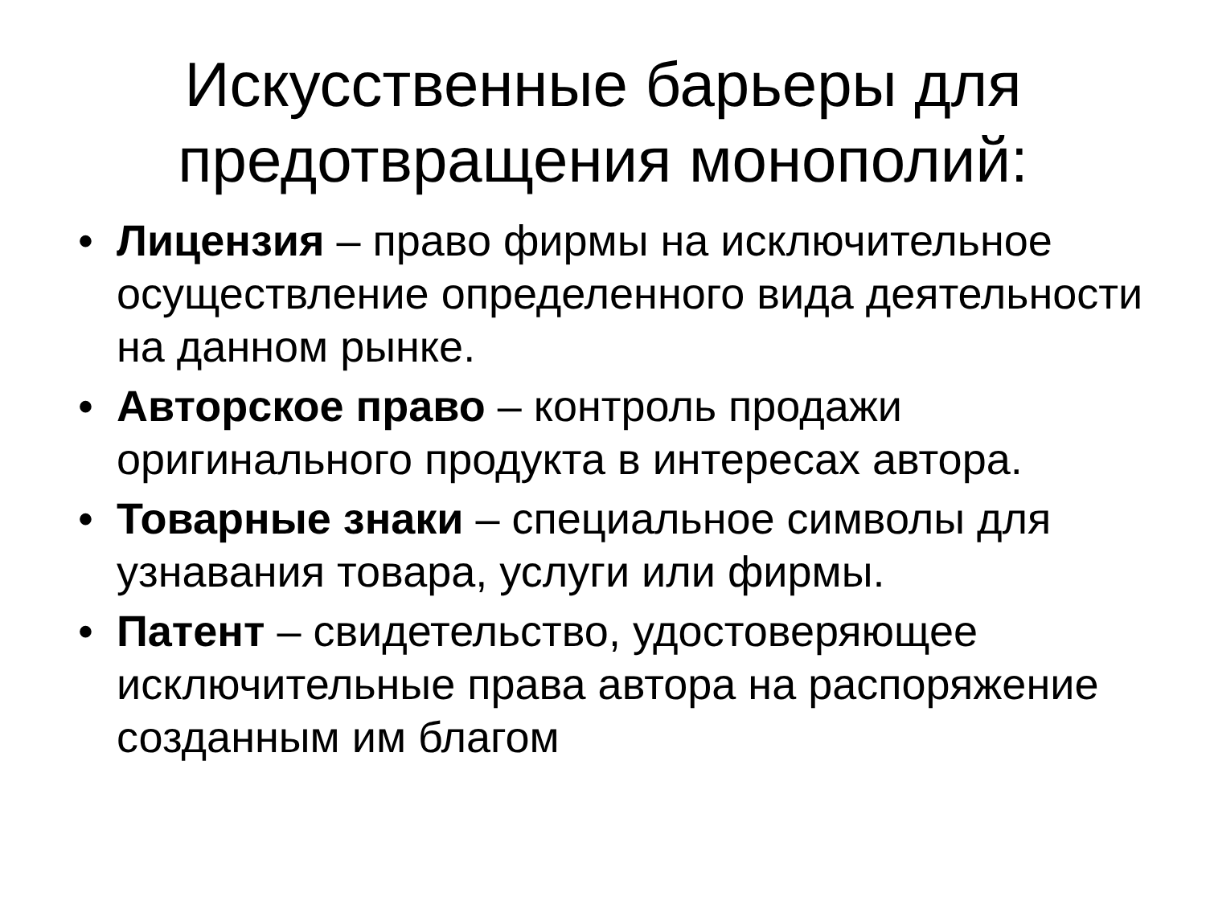Искусственные барьеры для предотвращения монополий:
• Лицензия – право фирмы на исключительное осуществление определенного вида деятельности на данном рынке.
• Авторское право – контроль продажи оригинального продукта в интересах автора.
• Товарные знаки – специальное символы для узнавания товара, услуги или фирмы.
• Патент – свидетельство, удостоверяющее исключительные права автора на распоряжение созданным им благом